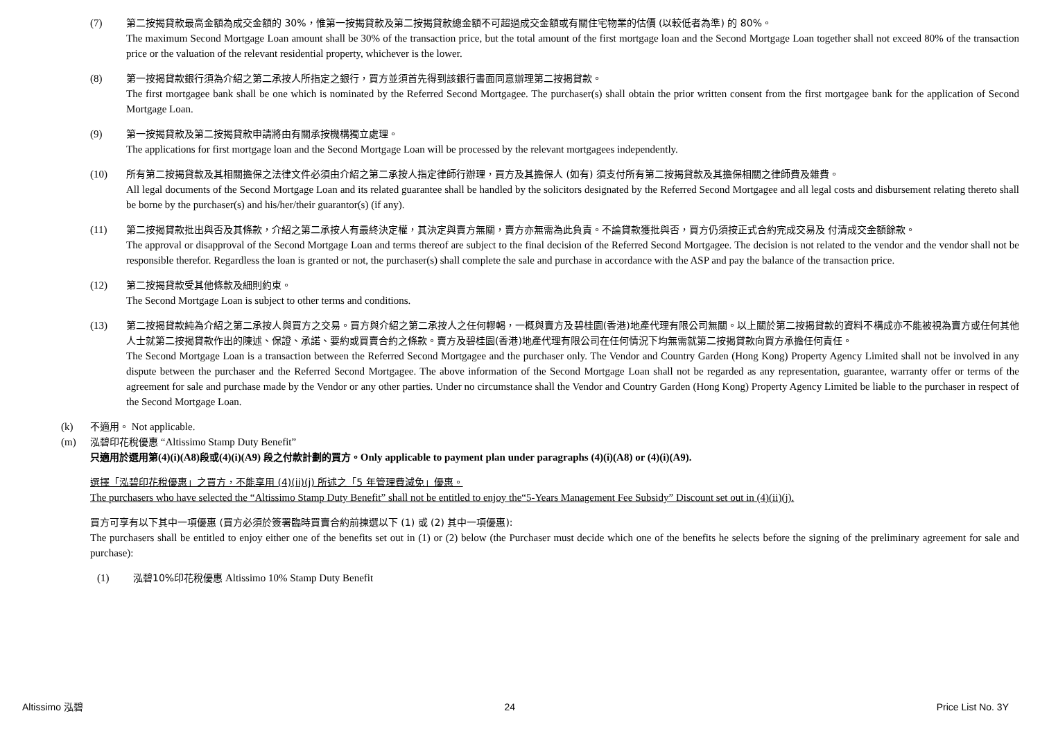(7) 第二按揭貸款最高金額為成交金額的 30%，惟第一按揭貸款及第二按揭貸款總金額不可超過成交金額或有關住宅物業的估價 (以較低者為準) 的 80%。
The maximum Second Mortgage Loan amount shall be 30% of the transaction price, but the total amount of the first mortgage loan and the Second Mortgage Loan together shall not exceed 80% of the transaction price or the valuation of the relevant residential property, whichever is the lower.
(8) 第一按揭貸款銀行須為介紹之第二承按人所指定之銀行，買方並須首先得到該銀行書面同意辦理第二按揭貸款。
The first mortgagee bank shall be one which is nominated by the Referred Second Mortgagee. The purchaser(s) shall obtain the prior written consent from the first mortgagee bank for the application of Second Mortgage Loan.
(9) 第一按揭貸款及第二按揭貸款申請將由有關承按機構獨立處理。
The applications for first mortgage loan and the Second Mortgage Loan will be processed by the relevant mortgagees independently.
(10) 所有第二按揭貸款及其相關擔保之法律文件必須由介紹之第二承按人指定律師行辦理，買方及其擔保人 (如有) 須支付所有第二按揭貸款及其擔保相關之律師費及雜費。
All legal documents of the Second Mortgage Loan and its related guarantee shall be handled by the solicitors designated by the Referred Second Mortgagee and all legal costs and disbursement relating thereto shall be borne by the purchaser(s) and his/her/their guarantor(s) (if any).
(11) 第二按揭貸款批出與否及其條款，介紹之第二承按人有最終決定權，其決定與賣方無關，賣方亦無需為此負責。不論貸款獲批與否，買方仍須按正式合約完成交易及 付清成交金額餘款。
The approval or disapproval of the Second Mortgage Loan and terms thereof are subject to the final decision of the Referred Second Mortgagee. The decision is not related to the vendor and the vendor shall not be responsible therefor. Regardless the loan is granted or not, the purchaser(s) shall complete the sale and purchase in accordance with the ASP and pay the balance of the transaction price.
(12) 第二按揭貸款受其他條款及細則約束。
The Second Mortgage Loan is subject to other terms and conditions.
(13) 第二按揭貸款純為介紹之第二承按人與買方之交易。買方與介紹之第二承按人之任何轇輵，一概與賣方及碧桂園(香港)地產代理有限公司無關。以上關於第二按揭貸款的資料不構成亦不能被視為賣方或任何其他人士就第二按揭貸款作出的陳述、保證、承諾、要約或買賣合約之條款。賣方及碧桂園(香港)地產代理有限公司在任何情況下均無需就第二按揭貸款向買方承擔任何責任。
The Second Mortgage Loan is a transaction between the Referred Second Mortgagee and the purchaser only. The Vendor and Country Garden (Hong Kong) Property Agency Limited shall not be involved in any dispute between the purchaser and the Referred Second Mortgagee. The above information of the Second Mortgage Loan shall not be regarded as any representation, guarantee, warranty offer or terms of the agreement for sale and purchase made by the Vendor or any other parties. Under no circumstance shall the Vendor and Country Garden (Hong Kong) Property Agency Limited be liable to the purchaser in respect of the Second Mortgage Loan.
(k) 不適用。 Not applicable.
(m) 泓碧印花稅優惠 “Altissimo Stamp Duty Benefit”
只適用於選用第(4)(i)(A8)段或(4)(i)(A9) 段之付款計劃的買方。Only applicable to payment plan under paragraphs (4)(i)(A8) or (4)(i)(A9).
選擇「泓碧印花稅優惠」之買方，不能享用 (4)(ii)(j) 所述之「5 年管理費減免」優惠。
The purchasers who have selected the “Altissimo Stamp Duty Benefit” shall not be entitled to enjoy the“5-Years Management Fee Subsidy” Discount set out in (4)(ii)(j).
買方可享有以下其中一項優惠 (買方必須於簽署臨時買賣合約前揀選以下 (1) 或 (2) 其中一項優惠):
The purchasers shall be entitled to enjoy either one of the benefits set out in (1) or (2) below (the Purchaser must decide which one of the benefits he selects before the signing of the preliminary agreement for sale and purchase):
(1) 泓碧10%印花稅優惠 Altissimo 10% Stamp Duty Benefit
Altissimo 泓碧 24 Price List No. 3Y